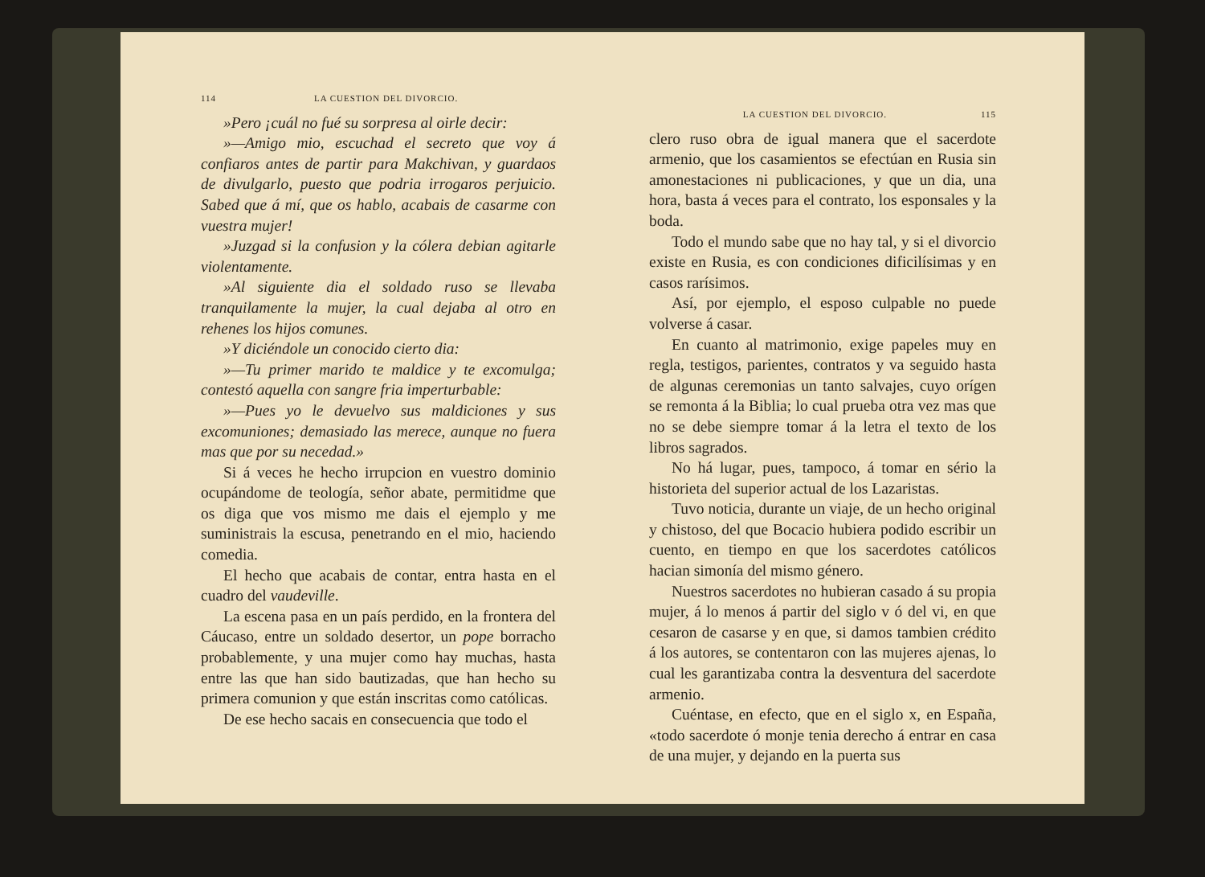114 LA CUESTION DEL DIVORCIO.
»Pero ¡cuál no fué su sorpresa al oirle decir:
»—Amigo mio, escuchad el secreto que voy á confiaros antes de partir para Makchivan, y guardaos de divulgarlo, puesto que podria irrogaros perjuicio. Sabed que á mí, que os hablo, acabais de casarme con vuestra mujer!
»Juzgad si la confusion y la cólera debian agitarle violentamente.
»Al siguiente dia el soldado ruso se llevaba tranquilamente la mujer, la cual dejaba al otro en rehenes los hijos comunes.
»Y diciéndole un conocido cierto dia:
»—Tu primer marido te maldice y te excomulga; contestó aquella con sangre fria imperturbable:
»—Pues yo le devuelvo sus maldiciones y sus excomuniones; demasiado las merece, aunque no fuera mas que por su necedad.»
Si á veces he hecho irrupcion en vuestro dominio ocupándome de teología, señor abate, permitidme que os diga que vos mismo me dais el ejemplo y me suministrais la escusa, penetrando en el mio, haciendo comedia.
El hecho que acabais de contar, entra hasta en el cuadro del vaudeville.
La escena pasa en un país perdido, en la frontera del Cáucaso, entre un soldado desertor, un pope borracho probablemente, y una mujer como hay muchas, hasta entre las que han sido bautizadas, que han hecho su primera comunion y que están inscritas como católicas.
De ese hecho sacais en consecuencia que todo el
LA CUESTION DEL DIVORCIO. 115
clero ruso obra de igual manera que el sacerdote armenio, que los casamientos se efectúan en Rusia sin amonestaciones ni publicaciones, y que un dia, una hora, basta á veces para el contrato, los esponsales y la boda.
Todo el mundo sabe que no hay tal, y si el divorcio existe en Rusia, es con condiciones dificilísimas y en casos rarísimos.
Así, por ejemplo, el esposo culpable no puede volverse á casar.
En cuanto al matrimonio, exige papeles muy en regla, testigos, parientes, contratos y va seguido hasta de algunas ceremonias un tanto salvajes, cuyo orígen se remonta á la Biblia; lo cual prueba otra vez mas que no se debe siempre tomar á la letra el texto de los libros sagrados.
No há lugar, pues, tampoco, á tomar en sério la historieta del superior actual de los Lazaristas.
Tuvo noticia, durante un viaje, de un hecho original y chistoso, del que Bocacio hubiera podido escribir un cuento, en tiempo en que los sacerdotes católicos hacian simonía del mismo género.
Nuestros sacerdotes no hubieran casado á su propia mujer, á lo menos á partir del siglo v ó del vi, en que cesaron de casarse y en que, si damos tambien crédito á los autores, se contentaron con las mujeres ajenas, lo cual les garantizaba contra la desventura del sacerdote armenio.
Cuéntase, en efecto, que en el siglo x, en España, «todo sacerdote ó monje tenia derecho á entrar en casa de una mujer, y dejando en la puerta sus